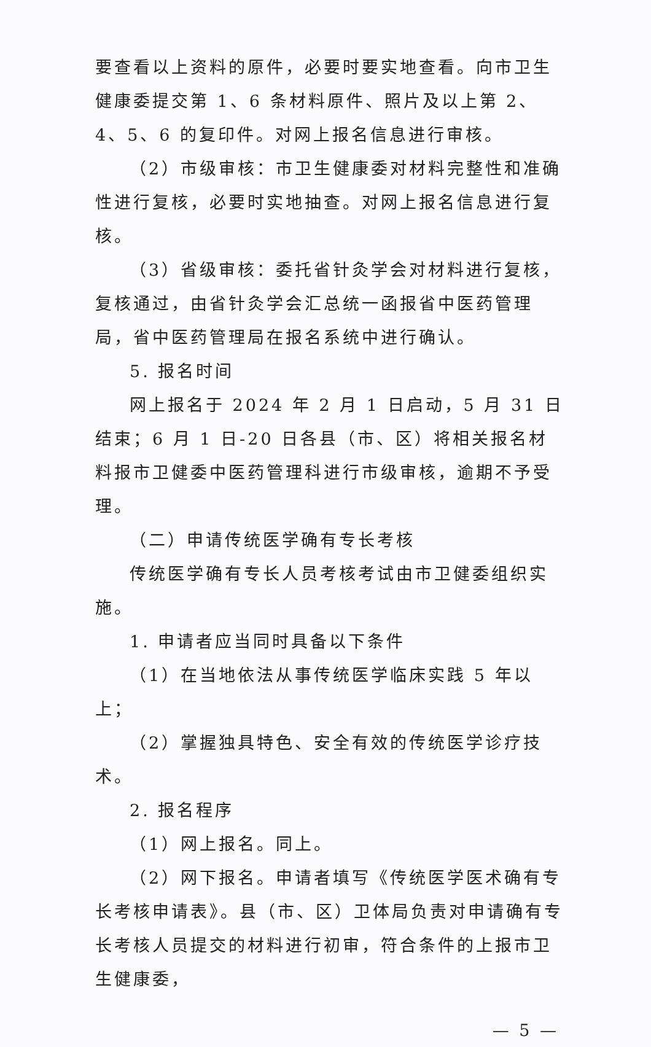要查看以上资料的原件，必要时要实地查看。向市卫生健康委提交第 1、6 条材料原件、照片及以上第 2、4、5、6 的复印件。对网上报名信息进行审核。
（2）市级审核：市卫生健康委对材料完整性和准确性进行复核，必要时实地抽查。对网上报名信息进行复核。
（3）省级审核：委托省针灸学会对材料进行复核，复核通过，由省针灸学会汇总统一函报省中医药管理局，省中医药管理局在报名系统中进行确认。
5. 报名时间
网上报名于 2024 年 2 月 1 日启动，5 月 31 日结束；6 月 1 日-20 日各县（市、区）将相关报名材料报市卫健委中医药管理科进行市级审核，逾期不予受理。
（二）申请传统医学确有专长考核
传统医学确有专长人员考核考试由市卫健委组织实施。
1. 申请者应当同时具备以下条件
（1）在当地依法从事传统医学临床实践 5 年以上；
（2）掌握独具特色、安全有效的传统医学诊疗技术。
2. 报名程序
（1）网上报名。同上。
（2）网下报名。申请者填写《传统医学医术确有专长考核申请表》。县（市、区）卫体局负责对申请确有专长考核人员提交的材料进行初审，符合条件的上报市卫生健康委，
— 5 —